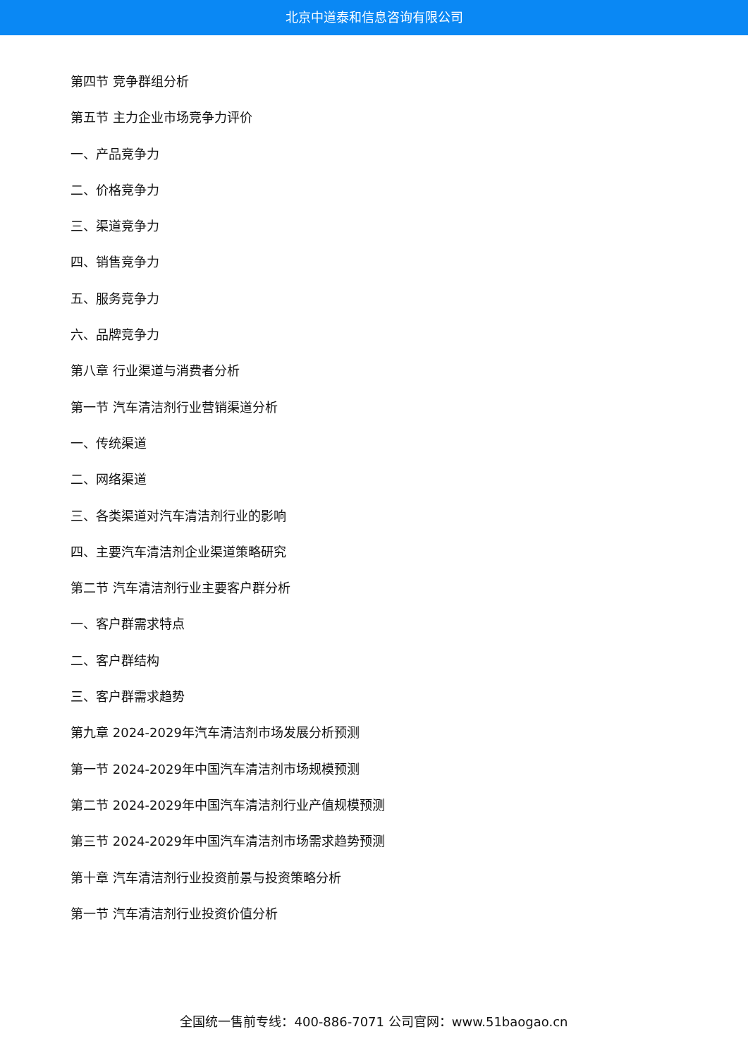北京中道泰和信息咨询有限公司
第四节 竞争群组分析
第五节 主力企业市场竞争力评价
一、产品竞争力
二、价格竞争力
三、渠道竞争力
四、销售竞争力
五、服务竞争力
六、品牌竞争力
第八章 行业渠道与消费者分析
第一节 汽车清洁剂行业营销渠道分析
一、传统渠道
二、网络渠道
三、各类渠道对汽车清洁剂行业的影响
四、主要汽车清洁剂企业渠道策略研究
第二节 汽车清洁剂行业主要客户群分析
一、客户群需求特点
二、客户群结构
三、客户群需求趋势
第九章 2024-2029年汽车清洁剂市场发展分析预测
第一节 2024-2029年中国汽车清洁剂市场规模预测
第二节 2024-2029年中国汽车清洁剂行业产值规模预测
第三节 2024-2029年中国汽车清洁剂市场需求趋势预测
第十章 汽车清洁剂行业投资前景与投资策略分析
第一节 汽车清洁剂行业投资价值分析
全国统一售前专线：400-886-7071 公司官网：www.51baogao.cn